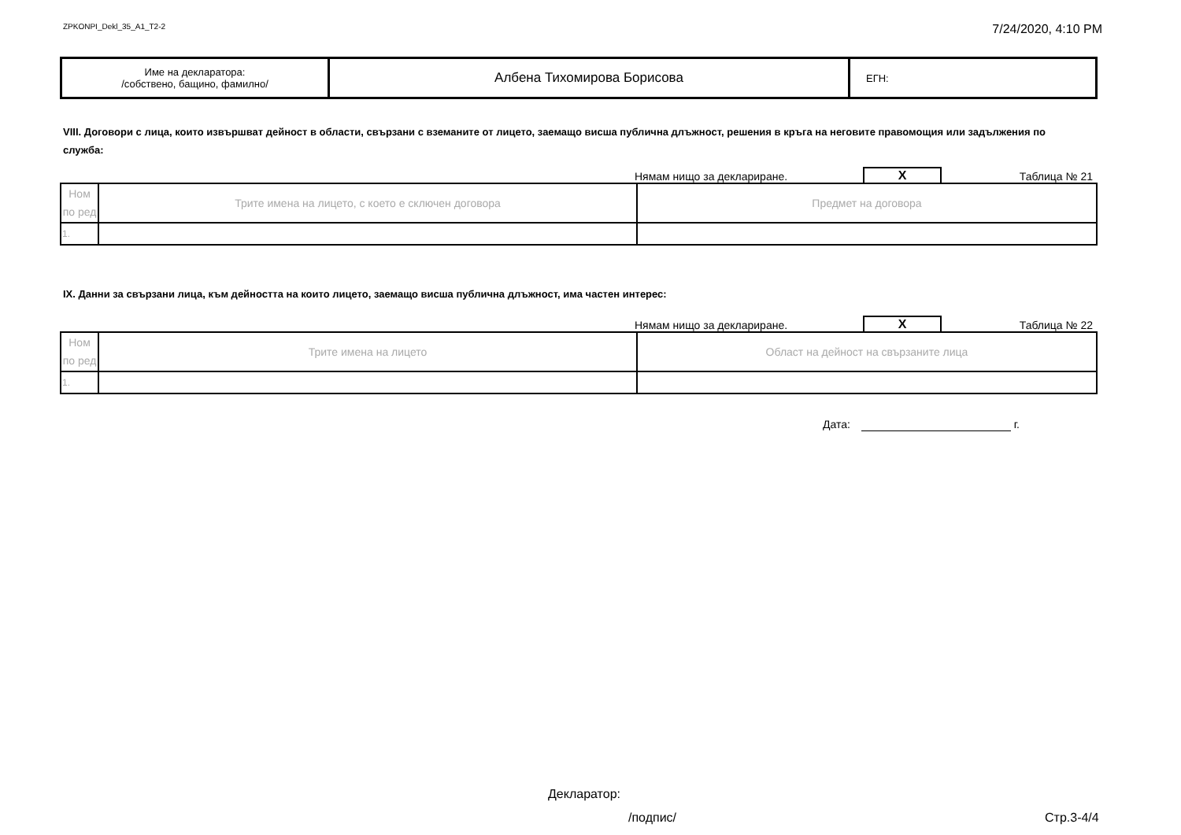ZPKONPI_Dekl_35_A1_T2-2 7/24/2020, 4:10 PM
| Име на декларатора: /собствено, бащино, фамилно/ | Албена Тихомирова Борисова | ЕГН: |
VIII. Договори с лица, които извършват дейност в области, свързани с вземаните от лицето, заемащо висша публична длъжност, решения в кръга на неговите правомощия или задължения по служба:
Нямам нищо за деклариране. X Таблица № 21
| Ном по ред | Трите имена на лицето, с което е сключен договора | Предмет на договора |
| 1. | | |
IX. Данни за свързани лица, към дейността на които лицето, заемащо висша публична длъжност, има частен интерес:
Нямам нищо за деклариране. X Таблица № 22
| Ном по ред | Трите имена на лицето | Област на дейност на свързаните лица |
| 1. | | |
Дата: г.
Декларатор:
/подпис/ Стр.3-4/4